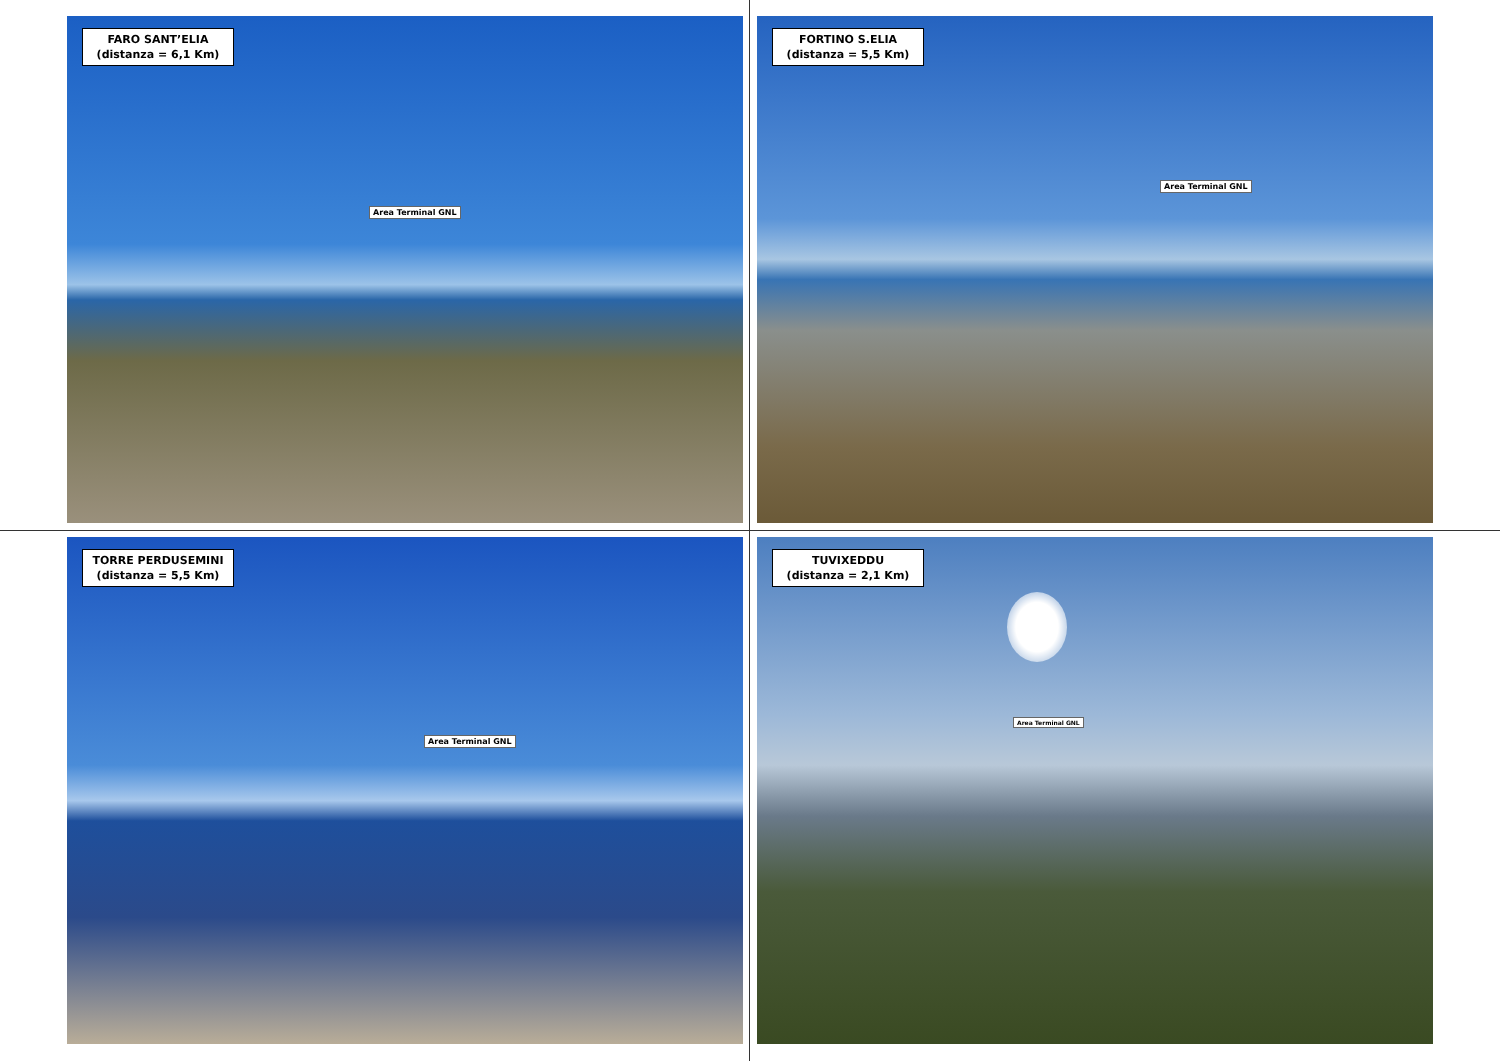FARO SANT’ELIA
(distanza = 6,1 Km)
Area Terminal GNL
FORTINO S.ELIA
(distanza = 5,5 Km)
Area Terminal GNL
TORRE PERDUSEMINI
(distanza = 5,5 Km)
Area Terminal GNL
TUVIXEDDU
(distanza = 2,1 Km)
Area Terminal GNL